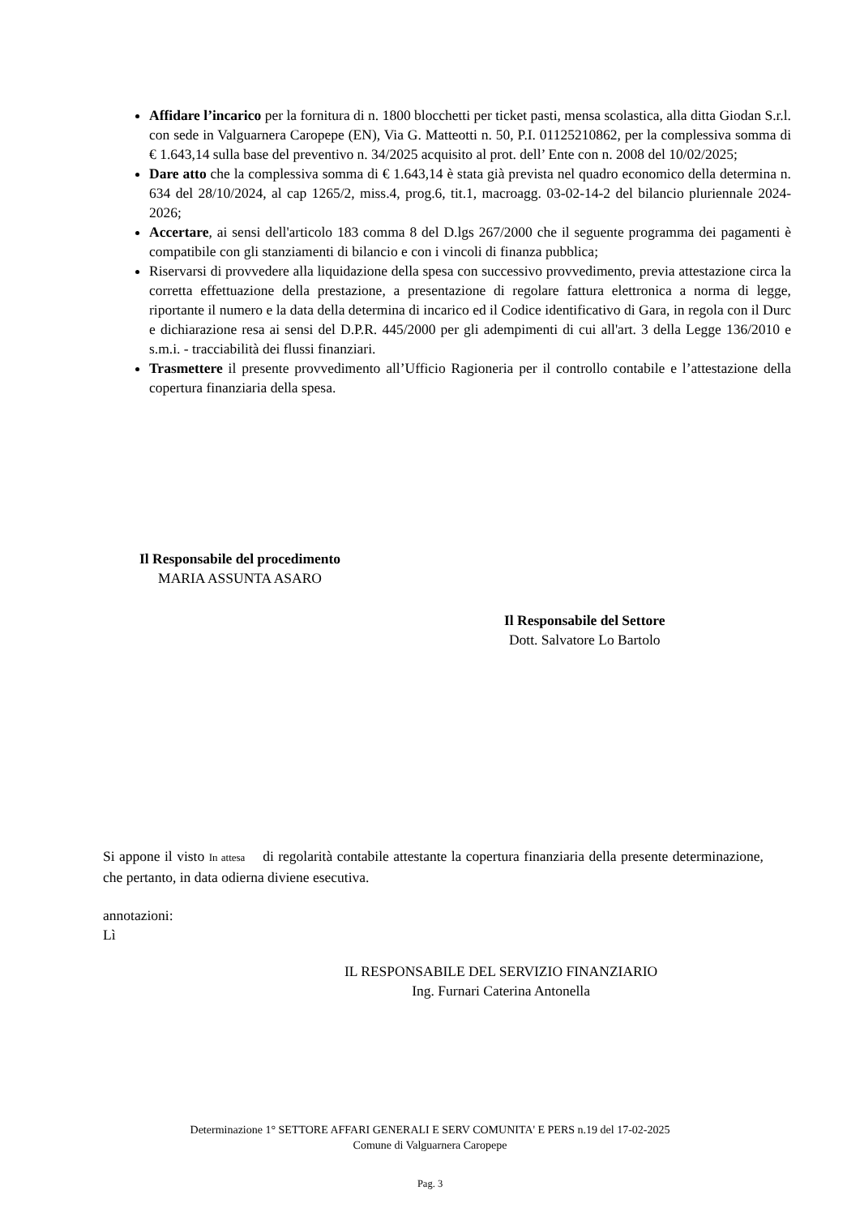Affidare l’incarico per la fornitura di n. 1800 blocchetti per ticket pasti, mensa scolastica, alla ditta Giodan S.r.l. con sede in Valguarnera Caropepe (EN), Via G. Matteotti n. 50, P.I. 01125210862, per la complessiva somma di € 1.643,14 sulla base del preventivo n. 34/2025 acquisito al prot. dell’ Ente con n. 2008 del 10/02/2025;
Dare atto che la complessiva somma di € 1.643,14 è stata già prevista nel quadro economico della determina n. 634 del 28/10/2024, al cap 1265/2, miss.4, prog.6, tit.1, macroagg. 03-02-14-2 del bilancio pluriennale 2024-2026;
Accertare, ai sensi dell'articolo 183 comma 8 del D.lgs 267/2000 che il seguente programma dei pagamenti è compatibile con gli stanziamenti di bilancio e con i vincoli di finanza pubblica;
Riservarsi di provvedere alla liquidazione della spesa con successivo provvedimento, previa attestazione circa la corretta effettuazione della prestazione, a presentazione di regolare fattura elettronica a norma di legge, riportante il numero e la data della determina di incarico ed il Codice identificativo di Gara, in regola con il Durc e dichiarazione resa ai sensi del D.P.R. 445/2000 per gli adempimenti di cui all'art. 3 della Legge 136/2010 e s.m.i. - tracciabilità dei flussi finanziari.
Trasmettere il presente provvedimento all’Ufficio Ragioneria per il controllo contabile e l’attestazione della copertura finanziaria della spesa.
Il Responsabile del procedimento
MARIA ASSUNTA ASARO
Il Responsabile del Settore
Dott. Salvatore Lo Bartolo
Si appone il visto In attesa di regolarità contabile attestante la copertura finanziaria della presente determinazione, che pertanto, in data odierna diviene esecutiva.
annotazioni:
Lì
IL RESPONSABILE DEL SERVIZIO FINANZIARIO
Ing. Furnari Caterina Antonella
Determinazione 1° SETTORE AFFARI GENERALI E SERV COMUNITA' E PERS n.19 del 17-02-2025
Comune di Valguarnera Caropepe
Pag. 3